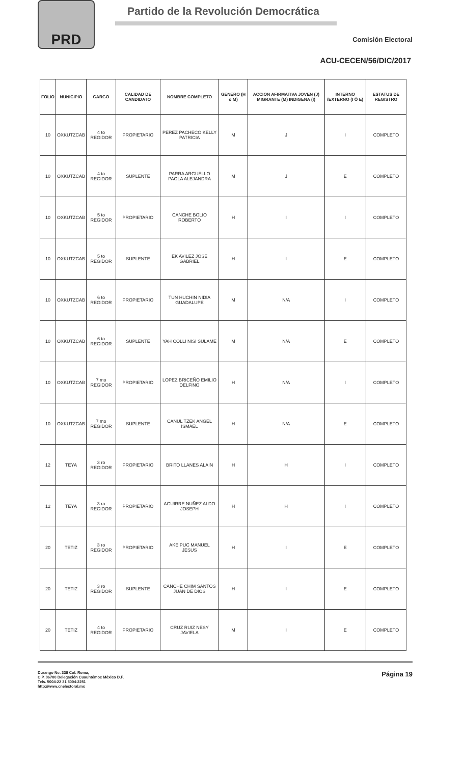PRD
Partido de la Revolución Democrática
Comisión Electoral
ACU-CECEN/56/DIC/2017
| FOLIO | NUNICIPIO | CARGO | CALIDAD DE CANDIDATO | NOMBRE COMPLETO | GENERO (H o M) | ACCION AFIRMATIVA JOVEN (J) MIGRANTE (M) INDIGENA (I) | INTERNO /EXTERNO (I Ó E) | ESTATUS DE REGISTRO |
| --- | --- | --- | --- | --- | --- | --- | --- | --- |
| 10 | OXKUTZCAB | 4 to REGIDOR | PROPIETARIO | PEREZ PACHECO KELLY PATRICIA | M | J | I | COMPLETO |
| 10 | OXKUTZCAB | 4 to REGIDOR | SUPLENTE | PARRA ARGUELLO PAOLA ALEJANDRA | M | J | E | COMPLETO |
| 10 | OXKUTZCAB | 5 to REGIDOR | PROPIETARIO | CANCHE BOLIO ROBERTO | H | I | I | COMPLETO |
| 10 | OXKUTZCAB | 5 to REGIDOR | SUPLENTE | EK AVILEZ JOSE GABRIEL | H | I | E | COMPLETO |
| 10 | OXKUTZCAB | 6 to REGIDOR | PROPIETARIO | TUN HUCHIN NIDIA GUADALUPE | M | N/A | I | COMPLETO |
| 10 | OXKUTZCAB | 6 to REGIDOR | SUPLENTE | YAH COLLI NISI SULAME | M | N/A | E | COMPLETO |
| 10 | OXKUTZCAB | 7 mo REGIDOR | PROPIETARIO | LOPEZ BRICEÑO EMILIO DELFINO | H | N/A | I | COMPLETO |
| 10 | OXKUTZCAB | 7 mo REGIDOR | SUPLENTE | CANUL TZEK ANGEL ISMAEL | H | N/A | E | COMPLETO |
| 12 | TEYA | 3 ro REGIDOR | PROPIETARIO | BRITO LLANES ALAIN | H | H | I | COMPLETO |
| 12 | TEYA | 3 ro REGIDOR | PROPIETARIO | AGUIRRE NUÑEZ ALDO JOSEPH | H | H | I | COMPLETO |
| 20 | TETIZ | 3 ro REGIDOR | PROPIETARIO | AKE PUC MANUEL JESUS | H | I | E | COMPLETO |
| 20 | TETIZ | 3 ro REGIDOR | SUPLENTE | CANCHE CHIM SANTOS JUAN DE DIOS | H | I | E | COMPLETO |
| 20 | TETIZ | 4 to REGIDOR | PROPIETARIO | CRUZ RUIZ NESY JAVIELA | M | I | E | COMPLETO |
Durango No. 338 Col. Roma,
C.P. 06700 Delegación Cuauhtémoc México D.F.
Tels. 5004-22 31 5004-2251
http://www.cnelectoral.mx
Página 19